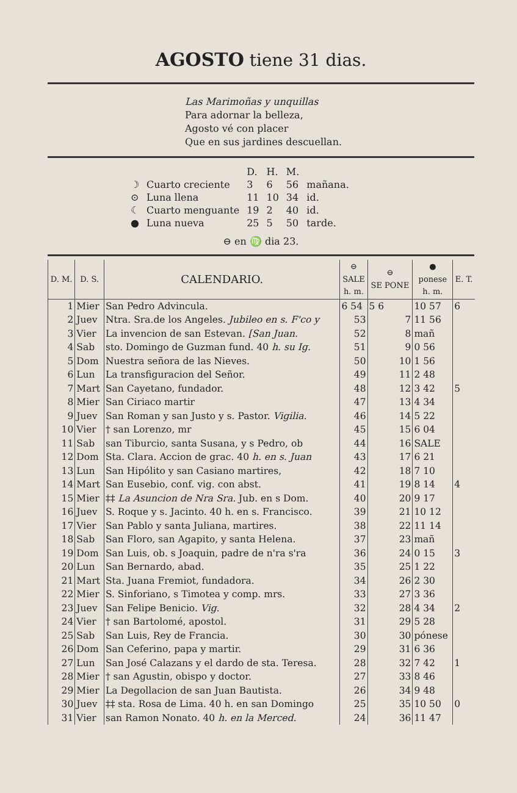AGOSTO tiene 31 dias.
Las Marimoñas y unquillas
Para adornar la belleza,
Agosto vé con placer
Que en sus jardines descuellan.
| | | D. | H. | M. | |
| ☽ | Cuarto creciente | 3 | 6 | 56 | mañana. |
| ⊙ | Luna llena | 11 | 10 | 34 | id. |
| ☾ | Cuarto menguante | 19 | 2 | 40 | id. |
| ● | Luna nueva | 25 | 5 | 50 | tarde. |
⊖ en ♍ dia 23.
| D. M. | D. S. | CALENDARIO. | ⊖ SALE h. m. | ⊖ SE PONE | ● ponese h. m. | E. T. |
| --- | --- | --- | --- | --- | --- | --- |
| 1 | Mier | San Pedro Advincula. | 6 54 | 5 6 | 10 57 | 6 |
| 2 | Juev | Ntra. Sra.de los Angeles. Jubileo en s. F'co y | 53 | 7 | 11 56 | |
| 3 | Vier | La invencion de san Estevan. [San Juan. | 52 | 8 | mañ | |
| 4 | Sab | sto. Domingo de Guzman fund. 40 h. su Ig. | 51 | 9 | 0 56 | |
| 5 | Dom | Nuestra señora de las Nieves. | 50 | 10 | 1 56 | |
| 6 | Lun | La transfiguracion del Señor. | 49 | 11 | 2 48 | |
| 7 | Mart | San Cayetano, fundador. | 48 | 12 | 3 42 | 5 |
| 8 | Mier | San Ciriaco martir | 47 | 13 | 4 34 | |
| 9 | Juev | San Roman y san Justo y s. Pastor. Vigilia. | 46 | 14 | 5 22 | |
| 10 | Vier | † san Lorenzo, mr | 45 | 15 | 6 04 | |
| 11 | Sab | san Tiburcio, santa Susana, y s Pedro, ob | 44 | 16 | SALE | |
| 12 | Dom | Sta. Clara. Accion de grac. 40 h. en s. Juan | 43 | 17 | 6 21 | |
| 13 | Lun | San Hipólito y san Casiano martires, | 42 | 18 | 7 10 | |
| 14 | Mart | San Eusebio, conf. vig. con abst. | 41 | 19 | 8 14 | 4 |
| 15 | Mier | ‡‡ La Asuncion de Nra Sra. Jub. en s Dom. | 40 | 20 | 9 17 | |
| 16 | Juev | S. Roque y s. Jacinto. 40 h. en s. Francisco. | 39 | 21 | 10 12 | |
| 17 | Vier | San Pablo y santa Juliana, martires. | 38 | 22 | 11 14 | |
| 18 | Sab | San Floro, san Agapito, y santa Helena. | 37 | 23 | mañ | |
| 19 | Dom | San Luis, ob. s Joaquin, padre de n'ra s'ra | 36 | 24 | 0 15 | 3 |
| 20 | Lun | San Bernardo, abad. | 35 | 25 | 1 22 | |
| 21 | Mart | Sta. Juana Fremiot, fundadora. | 34 | 26 | 2 30 | |
| 22 | Mier | S. Sinforiano, s Timotea y comp. mrs. | 33 | 27 | 3 36 | |
| 23 | Juev | San Felipe Benicio. Vig. | 32 | 28 | 4 34 | 2 |
| 24 | Vier | † san Bartolomé, apostol. | 31 | 29 | 5 28 | |
| 25 | Sab | San Luis, Rey de Francia. | 30 | 30 | pónese | |
| 26 | Dom | San Ceferino, papa y martir. | 29 | 31 | 6 36 | |
| 27 | Lun | San José Calazans y el dardo de sta. Teresa. | 28 | 32 | 7 42 | 1 |
| 28 | Mier | † san Agustin, obispo y doctor. | 27 | 33 | 8 46 | |
| 29 | Mier | La Degollacion de san Juan Bautista. | 26 | 34 | 9 48 | |
| 30 | Juev | ‡‡ sta. Rosa de Lima. 40 h. en san Domingo | 25 | 35 | 10 50 | 0 |
| 31 | Vier | san Ramon Nonato. 40 h. en la Merced. | 24 | 36 | 11 47 | |